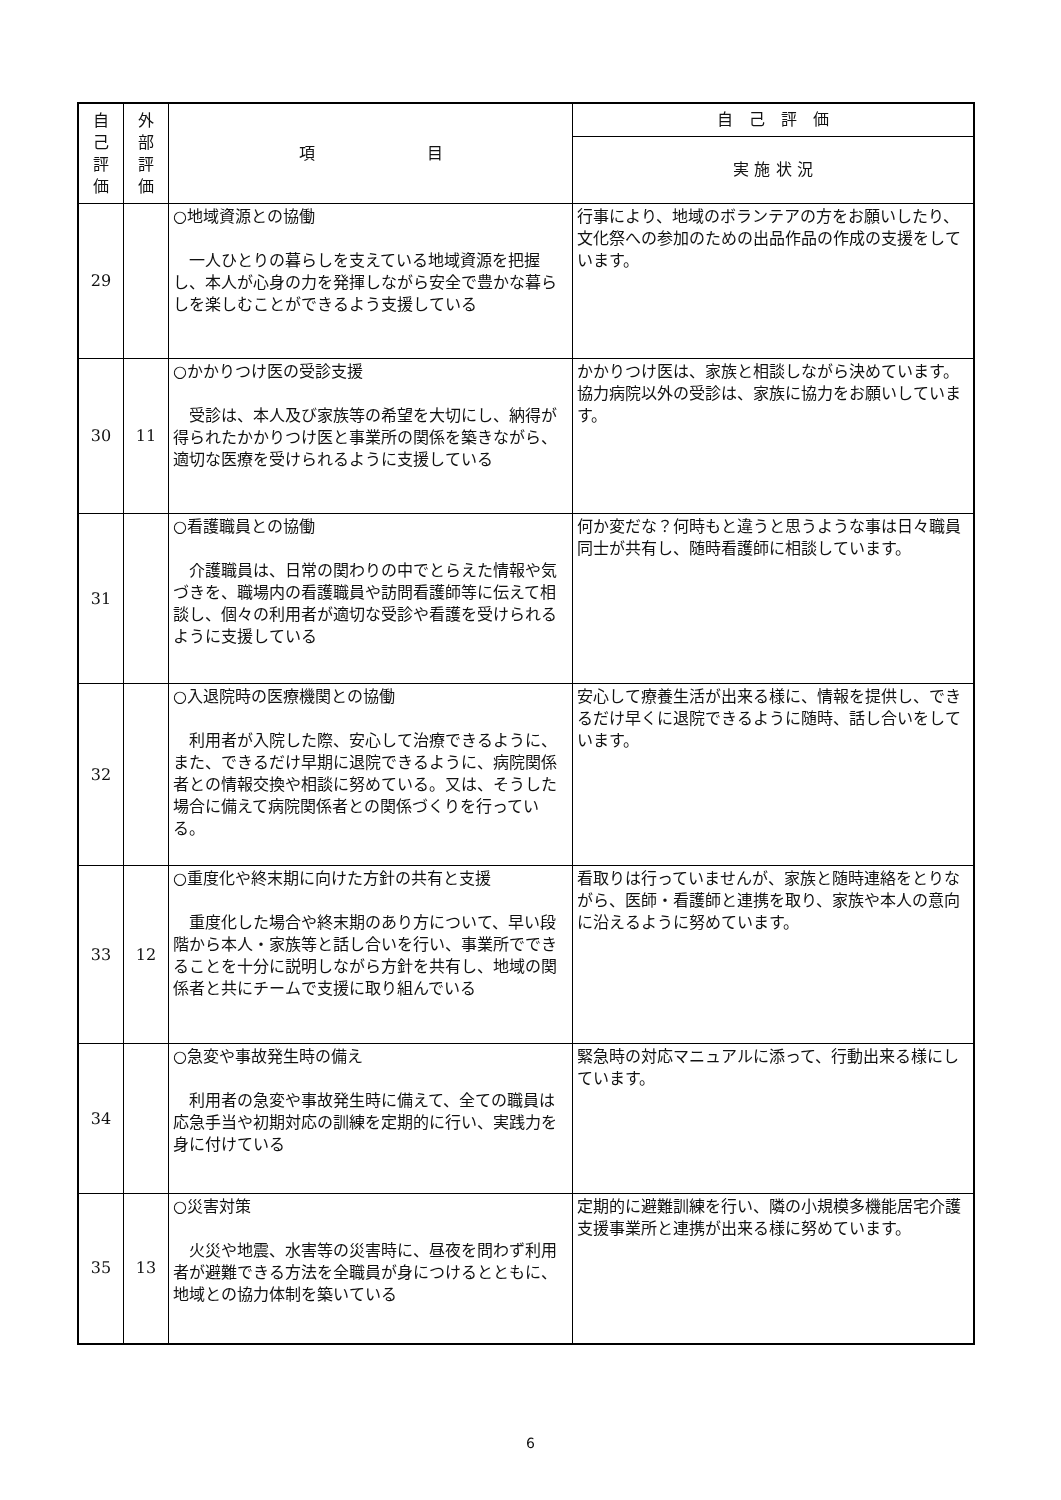| 自 己 評 価 | 外 部 評 価 | 項 目 | 自 己 評 価 |
| --- | --- | --- | --- |
| | | | 実 施 状 況 |
| 29 | | ○地域資源との協働 一人ひとりの暮らしを支えている地域資源を把握し、本人が心身の力を発揮しながら安全で豊かな暮らしを楽しむことができるよう支援している | 行事により、地域のボランテアの方をお願いしたり、文化祭への参加のための出品作品の作成の支援をしています。 |
| 30 | 11 | ○かかりつけ医の受診支援 受診は、本人及び家族等の希望を大切にし、納得が得られたかかりつけ医と事業所の関係を築きながら、適切な医療を受けられるように支援している | かかりつけ医は、家族と相談しながら決めています。 協力病院以外の受診は、家族に協力をお願いしています。 |
| 31 | | ○看護職員との協働 介護職員は、日常の関わりの中でとらえた情報や気づきを、職場内の看護職員や訪問看護師等に伝えて相談し、個々の利用者が適切な受診や看護を受けられるように支援している | 何か変だな？何時もと違うと思うような事は日々職員同士が共有し、随時看護師に相談しています。 |
| 32 | | ○入退院時の医療機関との協働 利用者が入院した際、安心して治療できるように、また、できるだけ早期に退院できるように、病院関係者との情報交換や相談に努めている。又は、そうした場合に備えて病院関係者との関係づくりを行っている。 | 安心して療養生活が出来る様に、情報を提供し、できるだけ早くに退院できるように随時、話し合いをしています。 |
| 33 | 12 | ○重度化や終末期に向けた方針の共有と支援 重度化した場合や終末期のあり方について、早い段階から本人・家族等と話し合いを行い、事業所でできることを十分に説明しながら方針を共有し、地域の関係者と共にチームで支援に取り組んでいる | 看取りは行っていませんが、家族と随時連絡をとりながら、医師・看護師と連携を取り、家族や本人の意向に沿えるように努めています。 |
| 34 | | ○急変や事故発生時の備え 利用者の急変や事故発生時に備えて、全ての職員は応急手当や初期対応の訓練を定期的に行い、実践力を身に付けている | 緊急時の対応マニュアルに添って、行動出来る様にしています。 |
| 35 | 13 | ○災害対策 火災や地震、水害等の災害時に、昼夜を問わず利用者が避難できる方法を全職員が身につけるとともに、地域との協力体制を築いている | 定期的に避難訓練を行い、隣の小規模多機能居宅介護支援事業所と連携が出来る様に努めています。 |
6